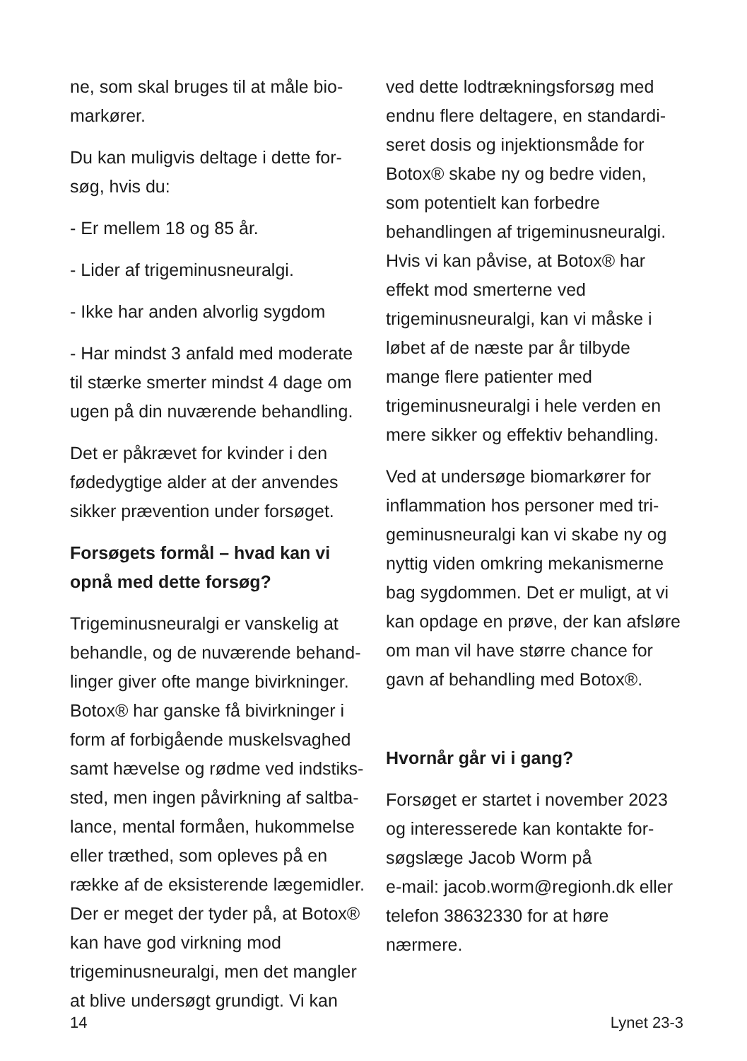ne, som skal bruges til at måle bio­markører.
Du kan muligvis deltage i dette for­søg, hvis du:
- Er mellem 18 og 85 år.
- Lider af trigeminusneuralgi.
- Ikke har anden alvorlig sygdom
- Har mindst 3 anfald med moderate til stærke smerter mindst 4 dage om ugen på din nuværende behandling.
Det er påkrævet for kvinder i den fødedygtige alder at der anvendes sikker prævention under forsøget.
Forsøgets formål – hvad kan vi opnå med dette forsøg?
Trigeminusneuralgi er vanskelig at behandle, og de nuværende behand­linger giver ofte mange bivirkninger. Botox® har ganske få bivirkninger i form af forbigående muskelsvaghed samt hævelse og rødme ved indstiks­sted, men ingen påvirkning af saltba­lance, mental formåen, hukommelse eller træthed, som opleves på en række af de eksisterende lægemid­ler. Der er meget der tyder på, at Botox® kan have god virkning mod trigeminusneuralgi, men det mangler at blive undersøgt grundigt. Vi kan
ved dette lodtrækningsforsøg med endnu flere deltagere, en standardi­seret dosis og injektionsmåde for Botox® skabe ny og bedre viden, som potentielt kan forbedre behandlin­gen af trigeminusneuralgi. Hvis vi kan påvise, at Botox® har effekt mod smerterne ved trigeminusneuralgi, kan vi måske i løbet af de næste par år tilbyde mange flere patienter med trigeminusneuralgi i hele verden en mere sikker og effektiv behandling.
Ved at undersøge biomarkører for inflammation hos personer med tri­geminusneuralgi kan vi skabe ny og nyttig viden omkring mekanismerne bag sygdommen. Det er muligt, at vi kan opdage en prøve, der kan afsløre om man vil have større chance for gavn af behandling med Botox®.
Hvornår går vi i gang?
Forsøget er startet i november 2023 og interesserede kan kontakte for­søgslæge Jacob Worm på
e-mail: jacob.worm@regionh.dk eller telefon 38632330 for at høre nærmere.
14 Lynet 23-3